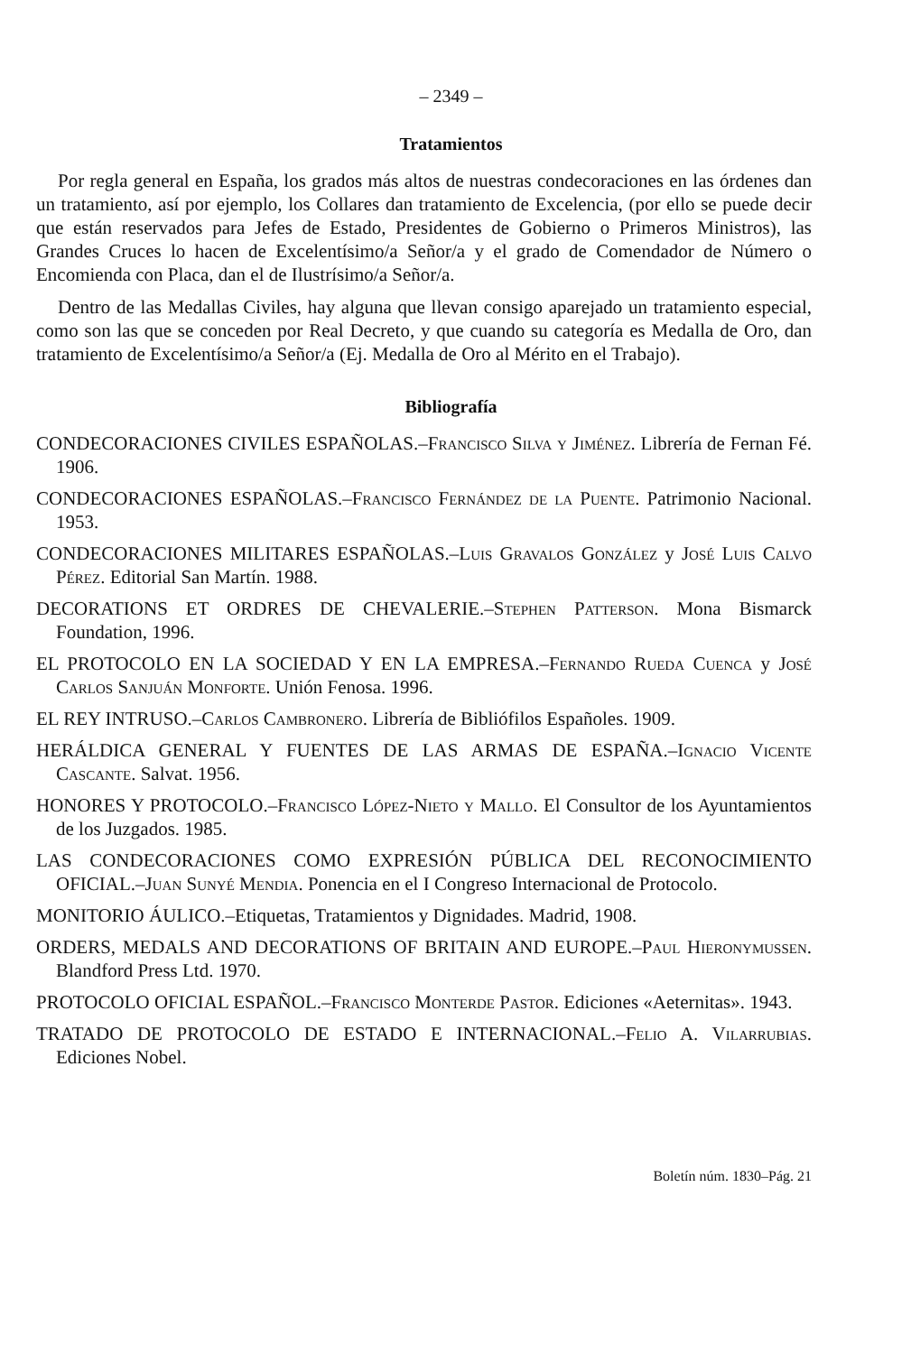– 2349 –
Tratamientos
Por regla general en España, los grados más altos de nuestras condecoraciones en las órdenes dan un tratamiento, así por ejemplo, los Collares dan tratamiento de Excelencia, (por ello se puede decir que están reservados para Jefes de Estado, Presidentes de Gobierno o Primeros Ministros), las Grandes Cruces lo hacen de Excelentísimo/a Señor/a y el grado de Comendador de Número o Encomienda con Placa, dan el de Ilustrísimo/a Señor/a.
Dentro de las Medallas Civiles, hay alguna que llevan consigo aparejado un tratamiento especial, como son las que se conceden por Real Decreto, y que cuando su categoría es Medalla de Oro, dan tratamiento de Excelentísimo/a Señor/a (Ej. Medalla de Oro al Mérito en el Trabajo).
Bibliografía
CONDECORACIONES CIVILES ESPAÑOLAS.–Francisco Silva y Jiménez. Librería de Fernan Fé. 1906.
CONDECORACIONES ESPAÑOLAS.–Francisco Fernández de la Puente. Patrimonio Nacional. 1953.
CONDECORACIONES MILITARES ESPAÑOLAS.–Luis Gravalos González y José Luis Calvo Pérez. Editorial San Martín. 1988.
DECORATIONS ET ORDRES DE CHEVALERIE.–Stephen Patterson. Mona Bismarck Foundation, 1996.
EL PROTOCOLO EN LA SOCIEDAD Y EN LA EMPRESA.–Fernando Rueda Cuenca y José Carlos Sanjuán Monforte. Unión Fenosa. 1996.
EL REY INTRUSO.–Carlos Cambronero. Librería de Bibliófilos Españoles. 1909.
HERÁLDICA GENERAL Y FUENTES DE LAS ARMAS DE ESPAÑA.–Ignacio Vicente Cascante. Salvat. 1956.
HONORES Y PROTOCOLO.–Francisco López-Nieto y Mallo. El Consultor de los Ayuntamientos de los Juzgados. 1985.
LAS CONDECORACIONES COMO EXPRESIÓN PÚBLICA DEL RECONOCIMIENTO OFICIAL.–Juan Sunyé Mendia. Ponencia en el I Congreso Internacional de Protocolo.
MONITORIO ÁULICO.–Etiquetas, Tratamientos y Dignidades. Madrid, 1908.
ORDERS, MEDALS AND DECORATIONS OF BRITAIN AND EUROPE.–Paul Hieronymussen. Blandford Press Ltd. 1970.
PROTOCOLO OFICIAL ESPAÑOL.–Francisco Monterde Pastor. Ediciones «Aeternitas». 1943.
TRATADO DE PROTOCOLO DE ESTADO E INTERNACIONAL.–Felio A. Vilarrubias. Ediciones Nobel.
Boletín núm. 1830–Pág. 21